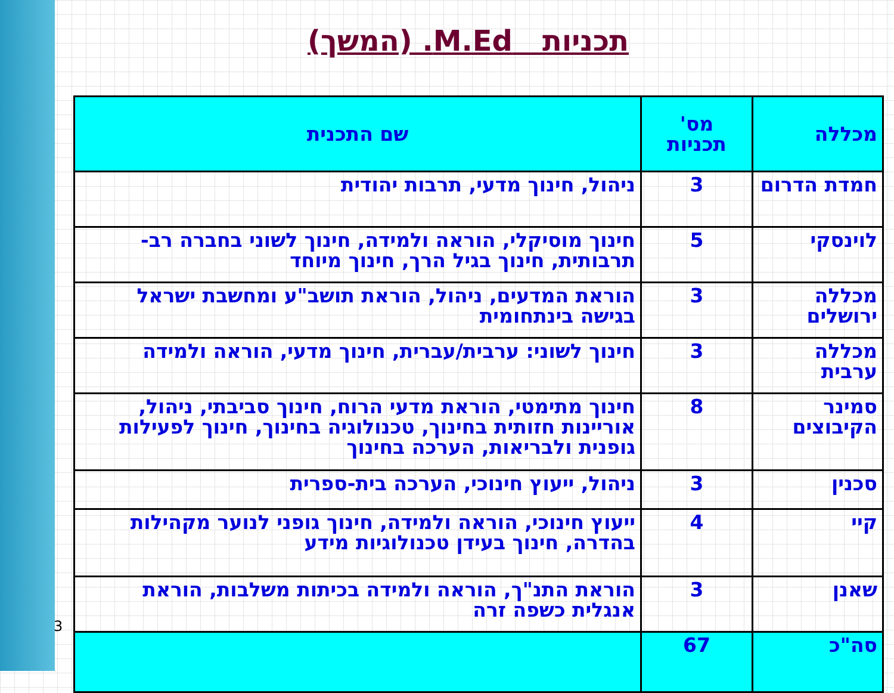תכניות M.Ed. (המשך)
3
| מכללה | מס' תכניות | שם התכנית |
| --- | --- | --- |
| חמדת הדרום | 3 | ניהול, חינוך מדעי, תרבות יהודית |
| לוינסקי | 5 | חינוך מוסיקלי, הוראה ולמידה, חינוך לשוני בחברה רב-תרבותית, חינוך בגיל הרך, חינוך מיוחד |
| מכללה ירושלים | 3 | הוראת המדעים, ניהול, הוראת תושב"ע ומחשבת ישראל בגישה בינתחומית |
| מכללה ערבית | 3 | חינוך לשוני: ערבית/עברית, חינוך מדעי, הוראה ולמידה |
| סמינר הקיבוצים | 8 | חינוך מתימטי, הוראת מדעי הרוח, חינוך סביבתי, ניהול, אוריינות חזותית בחינוך, טכנולוגיה בחינוך, חינוך לפעילות גופנית ולבריאות, הערכה בחינוך |
| סכנין | 3 | ניהול, ייעוץ חינוכי, הערכה בית-ספרית |
| קיי | 4 | ייעוץ חינוכי, הוראה ולמידה, חינוך גופני לנוער מקהילות בהדרה, חינוך בעידן טכנולוגיות מידע |
| שאנן | 3 | הוראת התנ"ך, הוראה ולמידה בכיתות משלבות, הוראת אנגלית כשפה זרה |
| סה"כ | 67 | |